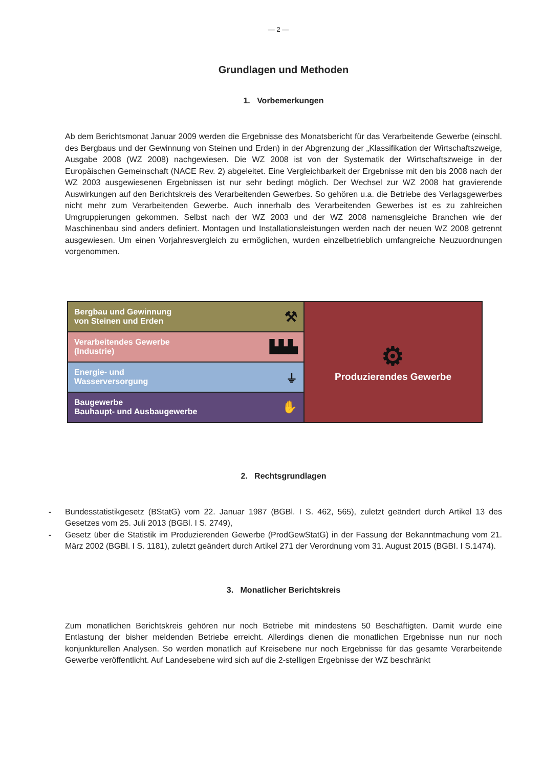— 2 —
Grundlagen und Methoden
1. Vorbemerkungen
Ab dem Berichtsmonat Januar 2009 werden die Ergebnisse des Monatsbericht für das Verarbeitende Gewerbe (einschl. des Bergbaus und der Gewinnung von Steinen und Erden) in der Abgrenzung der „Klassifikation der Wirtschaftszweige, Ausgabe 2008 (WZ 2008) nachgewiesen. Die WZ 2008 ist von der Systematik der Wirtschaftszweige in der Europäischen Gemeinschaft (NACE Rev. 2) abgeleitet. Eine Vergleichbarkeit der Ergebnisse mit den bis 2008 nach der WZ 2003 ausgewiesenen Ergebnissen ist nur sehr bedingt möglich. Der Wechsel zur WZ 2008 hat gravierende Auswirkungen auf den Berichtskreis des Verarbeitenden Gewerbes. So gehören u.a. die Betriebe des Verlagsgewerbes nicht mehr zum Verarbeitenden Gewerbe. Auch innerhalb des Verarbeitenden Gewerbes ist es zu zahlreichen Umgruppierungen gekommen. Selbst nach der WZ 2003 und der WZ 2008 namensgleiche Branchen wie der Maschinenbau sind anders definiert. Montagen und Installationsleistungen werden nach der neuen WZ 2008 getrennt ausgewiesen. Um einen Vorjahresvergleich zu ermöglichen, wurden einzelbetrieblich umfangreiche Neuzuordnungen vorgenommen.
Bergbau und Gewinnung
von Steinen und Erden ⚒
Verarbeitendes Gewerbe
(Industrie) ▙▙▙
Energie- und
Wasserversorgung ⏚
Baugewerbe
Bauhaupt- und Ausbaugewerbe ✋
⚙
Produzierendes Gewerbe
2. Rechtsgrundlagen
- Bundesstatistikgesetz (BStatG) vom 22. Januar 1987 (BGBl. I S. 462, 565), zuletzt geändert durch Artikel 13 des Gesetzes vom 25. Juli 2013 (BGBl. I S. 2749),
- Gesetz über die Statistik im Produzierenden Gewerbe (ProdGewStatG) in der Fassung der Bekanntmachung vom 21. März 2002 (BGBl. I S. 1181), zuletzt geändert durch Artikel 271 der Verordnung vom 31. August 2015 (BGBI. I S.1474).
3. Monatlicher Berichtskreis
Zum monatlichen Berichtskreis gehören nur noch Betriebe mit mindestens 50 Beschäftigten. Damit wurde eine Entlastung der bisher meldenden Betriebe erreicht. Allerdings dienen die monatlichen Ergebnisse nun nur noch konjunkturellen Analysen. So werden monatlich auf Kreisebene nur noch Ergebnisse für das gesamte Verarbeitende Gewerbe veröffentlicht. Auf Landesebene wird sich auf die 2-stelligen Ergebnisse der WZ beschränkt